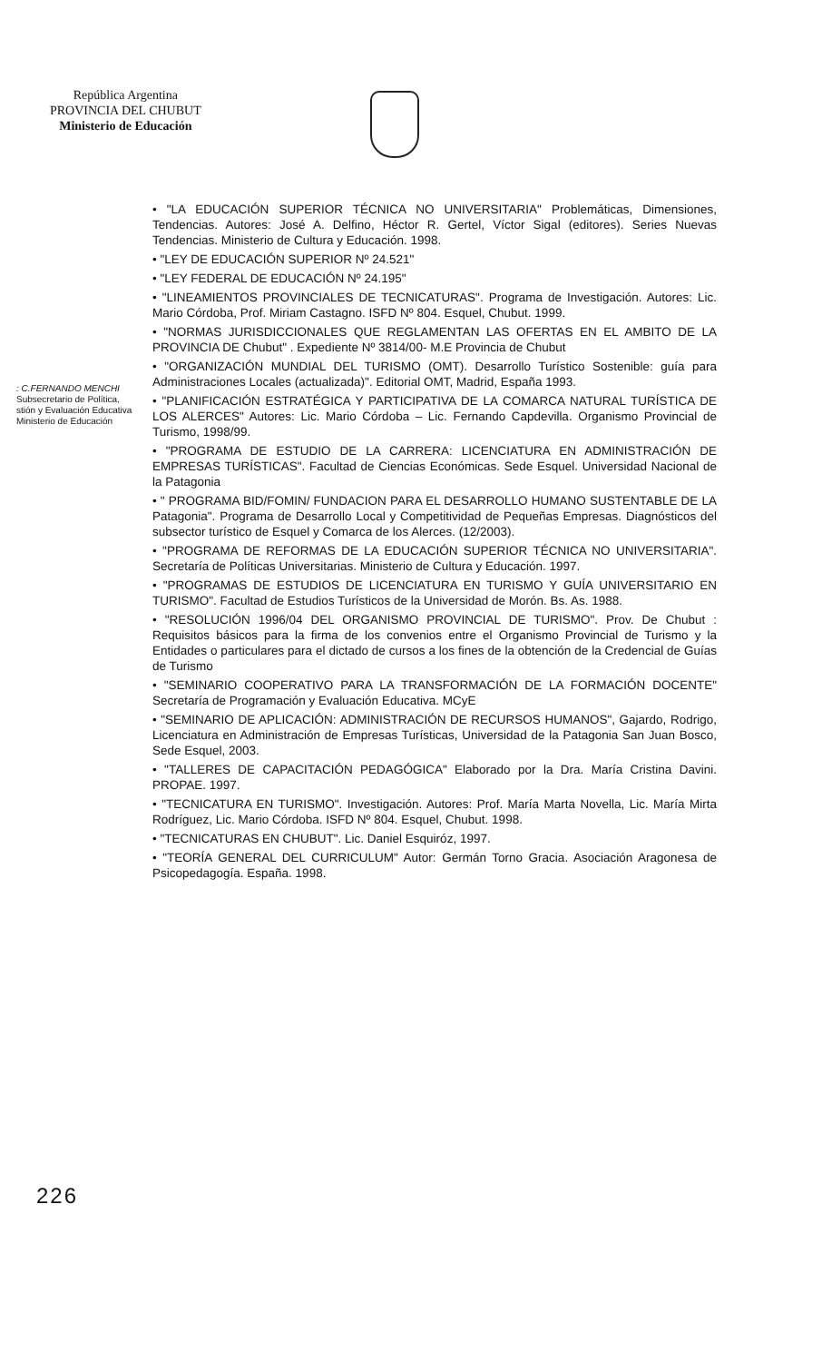República Argentina
PROVINCIA DEL CHUBUT
Ministerio de Educación
: C.FERNANDO MENCHI
Subsecretario de Política,
stión y Evaluación Educativa
Ministerio de Educación
• "LA EDUCACIÓN SUPERIOR TÉCNICA NO UNIVERSITARIA" Problemáticas, Dimensiones, Tendencias. Autores: José A. Delfino, Héctor R. Gertel, Víctor Sigal (editores). Series Nuevas Tendencias. Ministerio de Cultura y Educación. 1998.
• "LEY DE EDUCACIÓN SUPERIOR Nº 24.521"
• "LEY FEDERAL DE EDUCACIÓN Nº 24.195"
• "LINEAMIENTOS PROVINCIALES DE TECNICATURAS". Programa de Investigación. Autores: Lic. Mario Córdoba, Prof. Miriam Castagno. ISFD Nº 804. Esquel, Chubut. 1999.
• "NORMAS JURISDICCIONALES QUE REGLAMENTAN LAS OFERTAS EN EL AMBITO DE LA PROVINCIA DE Chubut" . Expediente Nº 3814/00- M.E Provincia de Chubut
• "ORGANIZACIÓN MUNDIAL DEL TURISMO (OMT). Desarrollo Turístico Sostenible: guía para Administraciones Locales (actualizada)". Editorial OMT, Madrid, España 1993.
• "PLANIFICACIÓN ESTRATÉGICA Y PARTICIPATIVA DE LA COMARCA NATURAL TURÍSTICA DE LOS ALERCES" Autores: Lic. Mario Córdoba – Lic. Fernando Capdevilla. Organismo Provincial de Turismo, 1998/99.
• "PROGRAMA DE ESTUDIO DE LA CARRERA: LICENCIATURA EN ADMINISTRACIÓN DE EMPRESAS TURÍSTICAS". Facultad de Ciencias Económicas. Sede Esquel. Universidad Nacional de la Patagonia
• " PROGRAMA BID/FOMIN/ FUNDACION PARA EL DESARROLLO HUMANO SUSTENTABLE DE LA Patagonia". Programa de Desarrollo Local y Competitividad de Pequeñas Empresas. Diagnósticos del subsector turístico de Esquel y Comarca de los Alerces. (12/2003).
• "PROGRAMA DE REFORMAS DE LA EDUCACIÓN SUPERIOR TÉCNICA NO UNIVERSITARIA". Secretaría de Políticas Universitarias. Ministerio de Cultura y Educación. 1997.
• "PROGRAMAS DE ESTUDIOS DE LICENCIATURA EN TURISMO Y GUÍA UNIVERSITARIO EN TURISMO". Facultad de Estudios Turísticos de la Universidad de Morón. Bs. As. 1988.
• "RESOLUCIÓN 1996/04 DEL ORGANISMO PROVINCIAL DE TURISMO". Prov. De Chubut : Requisitos básicos para la firma de los convenios entre el Organismo Provincial de Turismo y la Entidades o particulares para el dictado de cursos a los fines de la obtención de la Credencial de Guías de Turismo
• "SEMINARIO COOPERATIVO PARA LA TRANSFORMACIÓN DE LA FORMACIÓN DOCENTE" Secretaría de Programación y Evaluación Educativa. MCyE
• "SEMINARIO DE APLICACIÓN: ADMINISTRACIÓN DE RECURSOS HUMANOS", Gajardo, Rodrigo, Licenciatura en Administración de Empresas Turísticas, Universidad de la Patagonia San Juan Bosco, Sede Esquel, 2003.
• "TALLERES DE CAPACITACIÓN PEDAGÓGICA" Elaborado por la Dra. María Cristina Davini. PROPAE. 1997.
• "TECNICATURA EN TURISMO". Investigación. Autores: Prof. María Marta Novella, Lic. María Mirta Rodríguez, Lic. Mario Córdoba. ISFD Nº 804. Esquel, Chubut. 1998.
• "TECNICATURAS EN CHUBUT". Lic. Daniel Esquiróz, 1997.
• "TEORÍA GENERAL DEL CURRICULUM" Autor: Germán Torno Gracia. Asociación Aragonesa de Psicopedagogía. España. 1998.
226